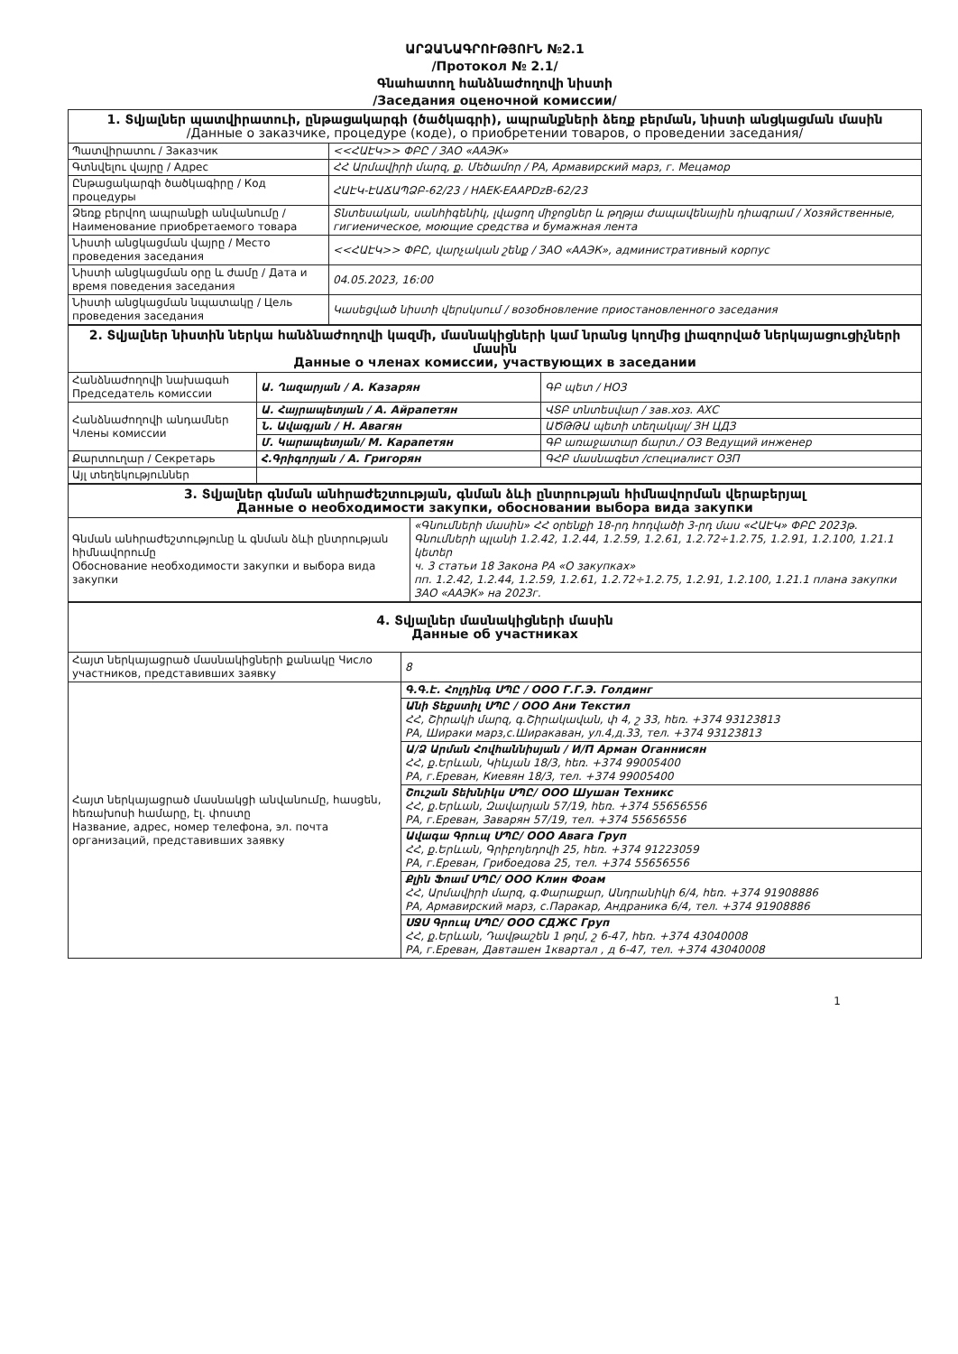ԱՐՁԱՆԱԳՐՈՒԹՅՈՒՆ №2.1
/Протокол № 2.1/
Գնահատող հանձնաժողովի նիստի
/Заседания оценочной комиссии/
| 1. Տվյալներ պատվիրատուի, ընթացակարգի (ծածկագրի), ապրանքների ձեռք բերման, նիստի անցկացման մասին /Данные о заказчике, процедуре (коде), о приобретении товаров, о проведении заседания/ | |
| Պատվիրատու / Заказчик | <<ՀԱԷԿ>> ՓԲԸ / ЗАО «ААЭК» |
| Գտնվելու վայրը / Адрес | ՀՀ Արմավիրի մարզ, ք. Մեծամոր / РА, Армавирский марз, г. Мецамор |
| Ընթացակարգի ծածկագիրը / Код процедуры | ՀԱԷԿ-ԷԱՃԱՊՁԲ-62/23 / HAEK-EAAPDzB-62/23 |
| Ձեռք բերվող ապրանքի անվանումը / Наименование приобретаемого товара | Տնտեսական, սանհիգենիկ, լվացող միջոցներ և թղթյա ժապավենային դիագրամ / Хозяйственные, гигиеническое, моющие средства и бумажная лента |
| Նիստի անցկացման վայրը / Место проведения заседания | <<ՀԱԷԿ>> ՓԲԸ, վարչական շենք / ЗАО «ААЭК», административный корпус |
| Նիստի անցկացման օրը և ժամը / Дата и время поведения заседания | 04.05.2023, 16:00 |
| Նիստի անցկացման նպատակը / Цель проведения заседания | Կասեցված նիստի վերսկսում / возобновление приостановленного заседания |
| 2. Տվյալներ նիստին ներկա հանձնաժողովի կազմի, մասնակիցների կամ նրանց կողմից լիազորված ներկայացուցիչների մասին Данные о членах комиссии, участвующих в заседании | | |
| Հանձնաժողովի նախագահ Председатель комиссии | Ա. Ղազարյան / А. Казарян | ԳԲ պետ / НОЗ |
| Հանձնաժողովի անդամներ Члены комиссии | Ա. Հայրապետյան / А. Айрапетян | ՎՏԲ տնտեսվար / зав.хоз. АХС |
| | Ն. Ավագյան / Н. Авагян | ԱԾԹԹԱ պետի տեղակալ/ ЗН ЦДЗ |
| | Մ. Կարապետյան/ М. Карапетян | ԳԲ առաջատար ճարտ./ ОЗ Ведущий инженер |
| Քարտուղար / Секретарь | Հ.Գրիգորյան / А. Григорян | ԳՀԲ մասնագետ /специалист ОЗП |
| Այլ տեղեկություններ | | |
| 3. Տվյալներ գնման անհրաժեշտության, գնման ձևի ընտրության հիմնավորման վերաբերյալ Данные о необходимости закупки, обосновании выбора вида закупки | |
| Գնման անհրաժեշտությունը և գնման ձևի ընտրության հիմնավորումը Обоснование необходимости закупки и выбора вида закупки | «Գնումների մասին» ՀՀ օրենքի 18-րդ հոդվածի 3-րդ մաս «ՀԱԷԿ» ՓԲԸ 2023թ. Գնումների պլանի 1.2.42, 1.2.44, 1.2.59, 1.2.61, 1.2.72÷1.2.75, 1.2.91, 1.2.100, 1.21.1 կետեր ч. 3 статьи 18 Закона РА «О закупках» пп. 1.2.42, 1.2.44, 1.2.59, 1.2.61, 1.2.72÷1.2.75, 1.2.91, 1.2.100, 1.21.1 плана закупки ЗАО «ААЭК» на 2023г. |
| 4. Տվյալներ մասնակիցների մասին Данные об участниках | |
| Հայտ ներկայացրած մասնակիցների քանակը Число участников, представивших заявку | 8 |
| Հայտ ներկայացրած մասնակցի անվանումը, հասցեն, հեռախոսի համարը, էլ. փոստը Название, адрес, номер телефона, эл. почта организаций, представивших заявку | Գ.Գ.Է. Հոլդինգ ՍՊԸ / ООО Г.Г.Э. Голдинг |
| | Անի Տեքստիլ ՍՊԸ / ООО Ани Текстил ՀՀ, Շիրակի մարզ, գ.Շիրակավան, փ 4, շ 33, հեռ. +374 93123813 РА, Шираки марз,с.Ширакаван, ул.4,д.33, тел. +374 93123813 |
| | Ա/Ձ Արման Հովհաննիսյան / И/П Арман Оганнисян ՀՀ, ք.Երևան, Կիևյան 18/3, հեռ. +374 99005400 РА, г.Ереван, Киевян 18/3, тел. +374 99005400 |
| | Շուշան Տեխնիկս ՍՊԸ/ ООО Шушан Техникс ՀՀ, ք.Երևան, Զավարյան 57/19, հեռ. +374 55656556 РА, г.Ереван, Заварян 57/19, тел. +374 55656556 |
| | Ավագա Գրուպ ՍՊԸ/ ООО Авага Груп ՀՀ, ք.Երևան, Գրիբոյեդովի 25, հեռ. +374 91223059 РА, г.Ереван, Грибоедова 25, тел. +374 55656556 |
| | Քլին Ֆոամ ՍՊԸ/ ООО Клин Фоам ՀՀ, Արմավիրի մարզ, գ.Փարաքար, Անդրանիկի 6/4, հեռ. +374 91908886 РА, Армавирский марз, с.Паракар, Андраника 6/4, тел. +374 91908886 |
| | ՍՋՍ Գրուպ ՍՊԸ/ ООО СДЖС Груп ՀՀ, ք.Երևան, Դավթաշեն 1 թղմ, շ 6-47, հեռ. +374 43040008 РА, г.Ереван, Давташен 1квартал , д 6-47, тел. +374 43040008 |
1